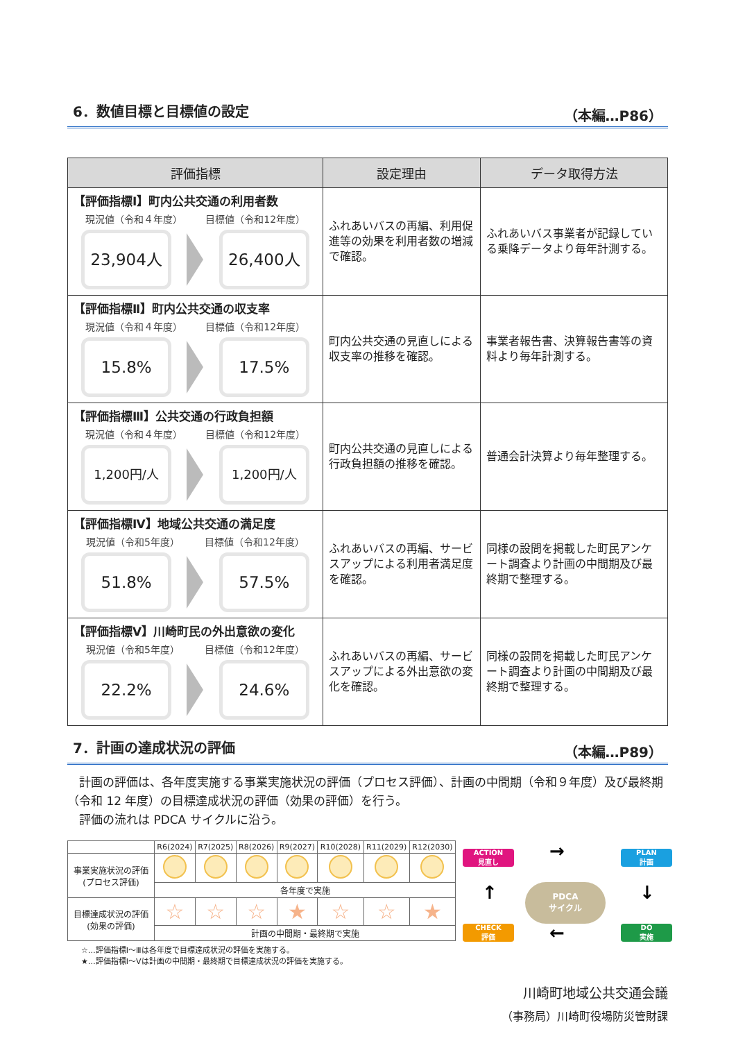6．数値目標と目標値の設定 （本編…P86）
| 評価指標 | 設定理由 | データ取得方法 |
| --- | --- | --- |
| 【評価指標Ⅰ】町内公共交通の利用者数 現況値（令和４年度） 目標値（令和12年度） 23,904人 26,400人 | ふれあいバスの再編、利用促進等の効果を利用者数の増減で確認。 | ふれあいバス事業者が記録している乗降データより毎年計測する。 |
| 【評価指標Ⅱ】町内公共交通の収支率 現況値（令和４年度） 目標値（令和12年度） 15.8% 17.5% | 町内公共交通の見直しによる収支率の推移を確認。 | 事業者報告書、決算報告書等の資料より毎年計測する。 |
| 【評価指標Ⅲ】公共交通の行政負担額 現況値（令和４年度） 目標値（令和12年度） 1,200円/人 1,200円/人 | 町内公共交通の見直しによる行政負担額の推移を確認。 | 普通会計決算より毎年整理する。 |
| 【評価指標Ⅳ】地域公共交通の満足度 現況値（令和5年度） 目標値（令和12年度） 51.8% 57.5% | ふれあいバスの再編、サービスアップによる利用者満足度を確認。 | 同様の設問を掲載した町民アンケート調査より計画の中間期及び最終期で整理する。 |
| 【評価指標Ⅴ】川崎町民の外出意欲の変化 現況値（令和5年度） 目標値（令和12年度） 22.2% 24.6% | ふれあいバスの再編、サービスアップによる外出意欲の変化を確認。 | 同様の設問を掲載した町民アンケート調査より計画の中間期及び最終期で整理する。 |
7．計画の達成状況の評価 （本編…P89）
　計画の評価は、各年度実施する事業実施状況の評価（プロセス評価）、計画の中間期（令和９年度）及び最終期（令和 12 年度）の目標達成状況の評価（効果の評価）を行う。
　評価の流れは PDCA サイクルに沿う。
| | R6(2024) | R7(2025) | R8(2026) | R9(2027) | R10(2028) | R11(2029) | R12(2030) |
| --- | --- | --- | --- | --- | --- | --- | --- |
| 事業実施状況の評価 (プロセス評価) | | | | | | | |
| | 各年度で実施 | | | | | | |
| 目標達成状況の評価 (効果の評価) | ☆ | ☆ | ☆ | ★ | ☆ | ☆ | ★ |
| | 計画の中間期・最終期で実施 | | | | | | |
☆…評価指標Ⅰ～Ⅲは各年度で目標達成状況の評価を実施する。
★…評価指標Ⅰ～Ⅴは計画の中間期・最終期で目標達成状況の評価を実施する。
ACTION
見直し
PLAN
計画
CHECK
評価
DO
実施
PDCA
サイクル
→
←
↑ ↓
川崎町地域公共交通会議　
（事務局）川崎町役場防災管財課